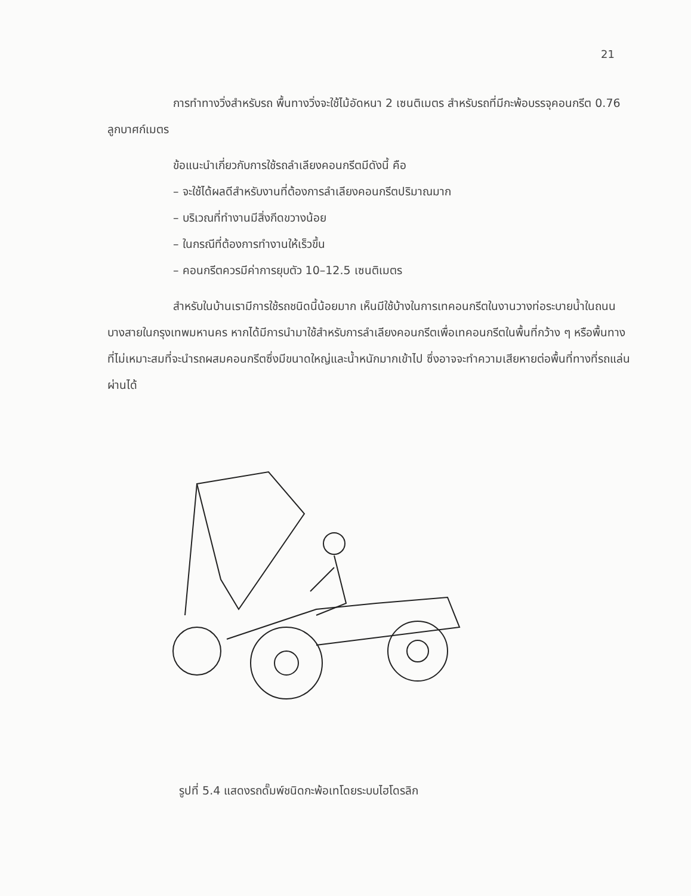21
การทำทางวิ่งสำหรับรถ พื้นทางวิ่งจะใช้ไม้อัดหนา 2 เซนติเมตร สำหรับรถที่มีกะพ้อบรรจุคอนกรีต 0.76 ลูกบาศก์เมตร
ข้อแนะนำเกี่ยวกับการใช้รถลำเลียงคอนกรีตมีดังนี้ คือ
– จะใช้ได้ผลดีสำหรับงานที่ต้องการลำเลียงคอนกรีตปริมาณมาก
– บริเวณที่ทำงานมีสิ่งกีดขวางน้อย
– ในกรณีที่ต้องการทำงานให้เร็วขึ้น
– คอนกรีตควรมีค่าการยุบตัว 10–12.5 เซนติเมตร
สำหรับในบ้านเรามีการใช้รถชนิดนี้น้อยมาก เห็นมีใช้บ้างในการเทคอนกรีตในงานวางท่อระบายน้ำในถนนบางสายในกรุงเทพมหานคร หากได้มีการนำมาใช้สำหรับการลำเลียงคอนกรีตเพื่อเทคอนกรีตในพื้นที่กว้าง ๆ หรือพื้นทางที่ไม่เหมาะสมที่จะนำรถผสมคอนกรีตซึ่งมีขนาดใหญ่และน้ำหนักมากเข้าไป ซึ่งอาจจะทำความเสียหายต่อพื้นที่ทางที่รถแล่นผ่านได้
รูปที่ 5.4 แสดงรถดั๊มพ์ชนิดกะพ้อเทโดยระบบไฮโดรลิก